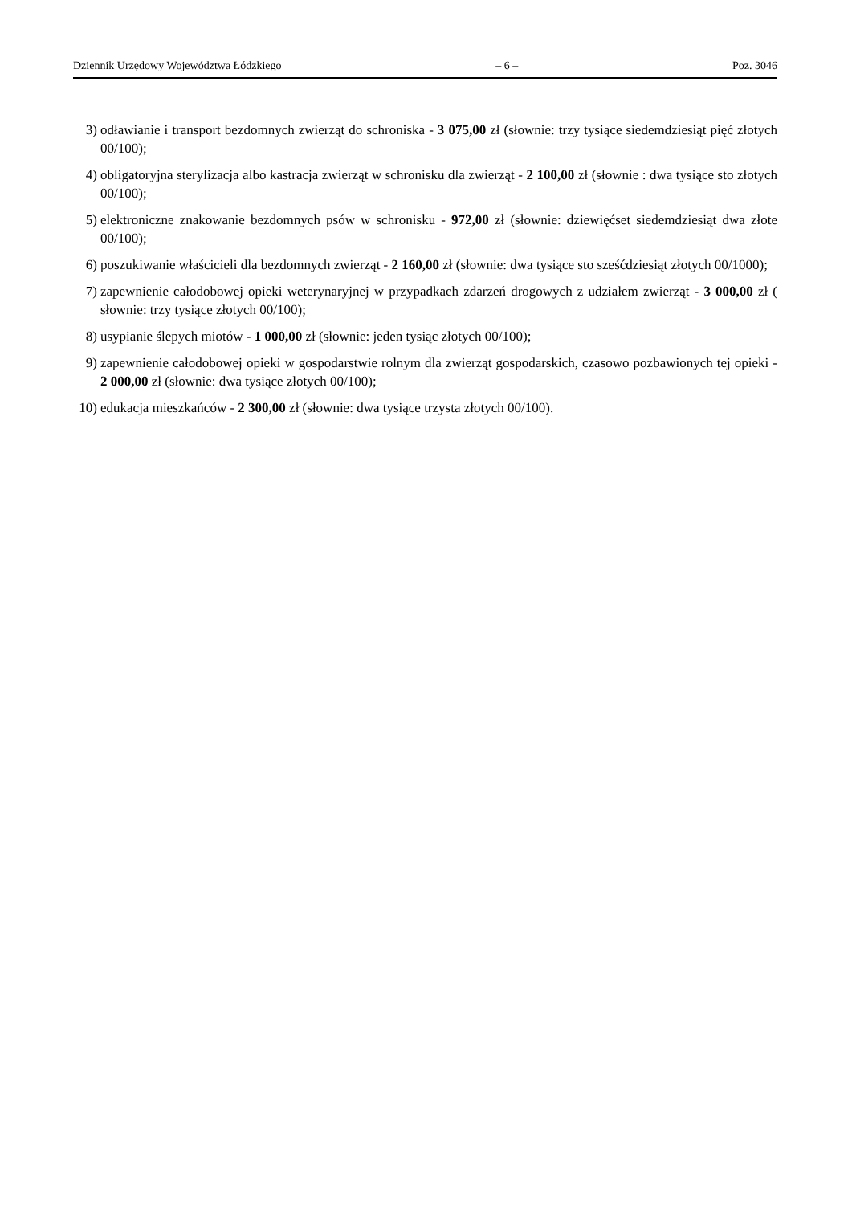Dziennik Urzędowy Województwa Łódzkiego – 6 – Poz. 3046
3) odławianie i transport bezdomnych zwierząt do schroniska - 3 075,00 zł (słownie: trzy tysiące siedemdziesiąt pięć złotych 00/100);
4) obligatoryjna sterylizacja albo kastracja zwierząt w schronisku dla zwierząt - 2 100,00 zł (słownie : dwa tysiące sto złotych 00/100);
5) elektroniczne znakowanie bezdomnych psów w schronisku - 972,00 zł (słownie: dziewięćset siedemdziesiąt dwa złote 00/100);
6) poszukiwanie właścicieli dla bezdomnych zwierząt - 2 160,00 zł (słownie: dwa tysiące sto sześćdziesiąt złotych 00/1000);
7) zapewnienie całodobowej opieki weterynaryjnej w przypadkach zdarzeń drogowych z udziałem zwierząt - 3 000,00 zł ( słownie: trzy tysiące złotych 00/100);
8) usypianie ślepych miotów - 1 000,00 zł (słownie: jeden tysiąc złotych 00/100);
9) zapewnienie całodobowej opieki w gospodarstwie rolnym dla zwierząt gospodarskich, czasowo pozbawionych tej opieki - 2 000,00 zł (słownie: dwa tysiące złotych 00/100);
10) edukacja mieszkańców - 2 300,00 zł (słownie: dwa tysiące trzysta złotych 00/100).